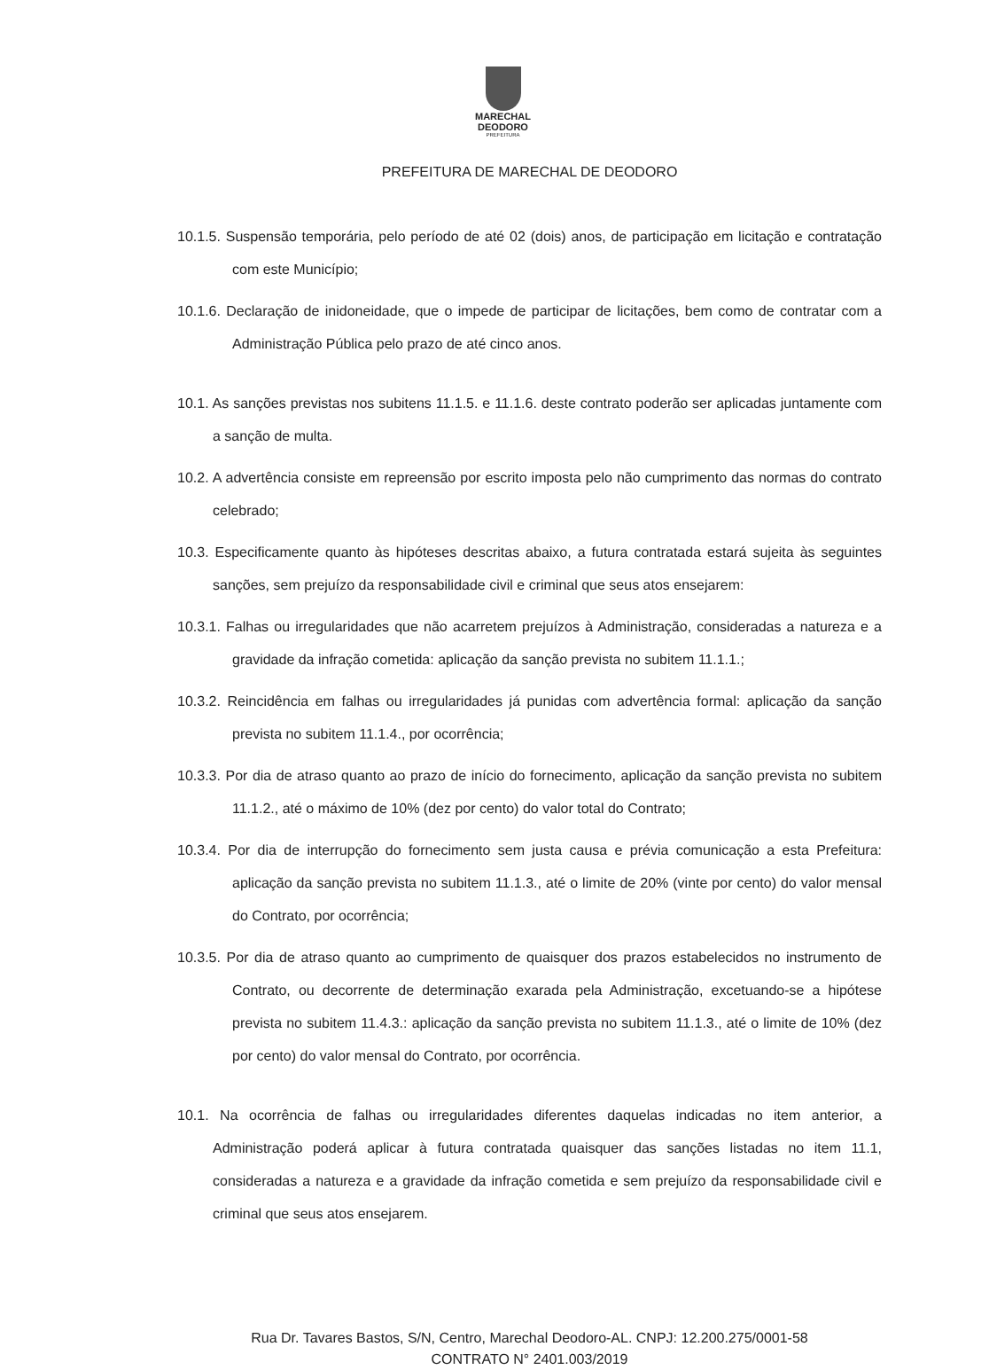MARECHAL
DEODORO
PREFEITURA
PREFEITURA DE MARECHAL DE DEODORO
10.1.5. Suspensão temporária, pelo período de até 02 (dois) anos, de participação em licitação e contratação com este Município;
10.1.6. Declaração de inidoneidade, que o impede de participar de licitações, bem como de contratar com a Administração Pública pelo prazo de até cinco anos.
10.1. As sanções previstas nos subitens 11.1.5. e 11.1.6. deste contrato poderão ser aplicadas juntamente com a sanção de multa.
10.2. A advertência consiste em repreensão por escrito imposta pelo não cumprimento das normas do contrato celebrado;
10.3. Especificamente quanto às hipóteses descritas abaixo, a futura contratada estará sujeita às seguintes sanções, sem prejuízo da responsabilidade civil e criminal que seus atos ensejarem:
10.3.1. Falhas ou irregularidades que não acarretem prejuízos à Administração, consideradas a natureza e a gravidade da infração cometida: aplicação da sanção prevista no subitem 11.1.1.;
10.3.2. Reincidência em falhas ou irregularidades já punidas com advertência formal: aplicação da sanção prevista no subitem 11.1.4., por ocorrência;
10.3.3. Por dia de atraso quanto ao prazo de início do fornecimento, aplicação da sanção prevista no subitem 11.1.2., até o máximo de 10% (dez por cento) do valor total do Contrato;
10.3.4. Por dia de interrupção do fornecimento sem justa causa e prévia comunicação a esta Prefeitura: aplicação da sanção prevista no subitem 11.1.3., até o limite de 20% (vinte por cento) do valor mensal do Contrato, por ocorrência;
10.3.5. Por dia de atraso quanto ao cumprimento de quaisquer dos prazos estabelecidos no instrumento de Contrato, ou decorrente de determinação exarada pela Administração, excetuando-se a hipótese prevista no subitem 11.4.3.: aplicação da sanção prevista no subitem 11.1.3., até o limite de 10% (dez por cento) do valor mensal do Contrato, por ocorrência.
10.1. Na ocorrência de falhas ou irregularidades diferentes daquelas indicadas no item anterior, a Administração poderá aplicar à futura contratada quaisquer das sanções listadas no item 11.1, consideradas a natureza e a gravidade da infração cometida e sem prejuízo da responsabilidade civil e criminal que seus atos ensejarem.
Rua Dr. Tavares Bastos, S/N, Centro, Marechal Deodoro-AL. CNPJ: 12.200.275/0001-58
CONTRATO N° 2401.003/2019